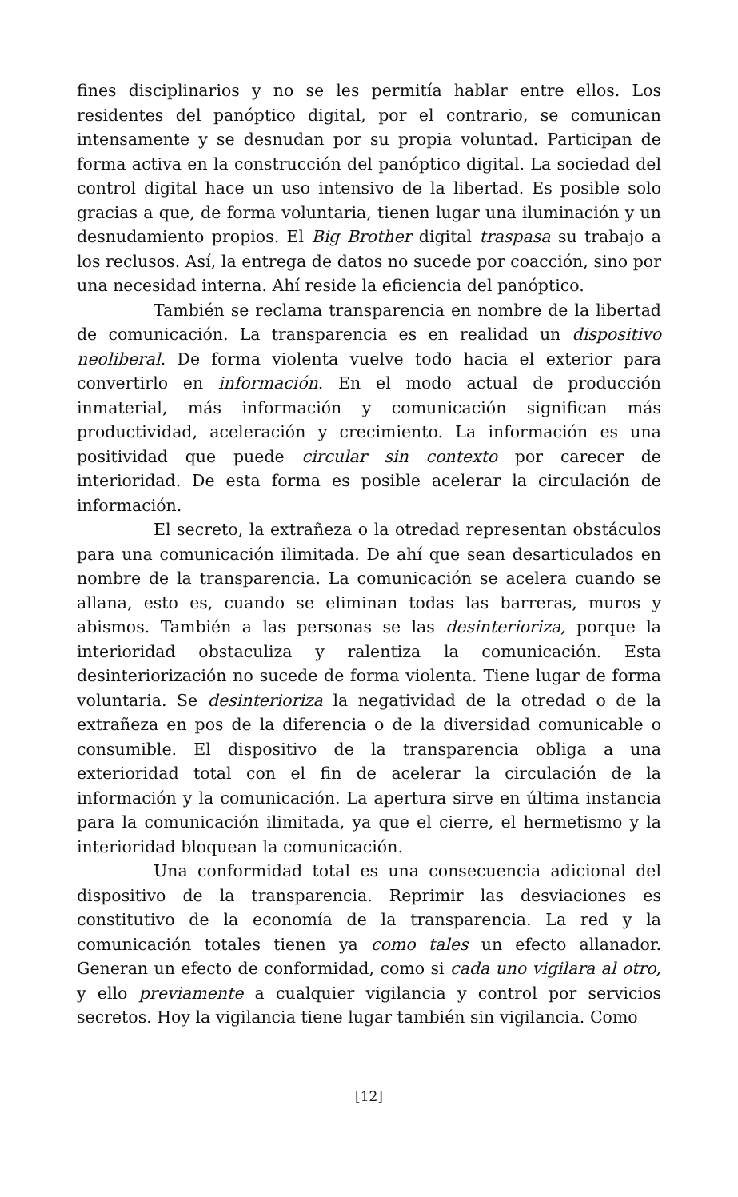fines disciplinarios y no se les permitía hablar entre ellos. Los residentes del panóptico digital, por el contrario, se comunican intensamente y se desnudan por su propia voluntad. Participan de forma activa en la construcción del panóptico digital. La sociedad del control digital hace un uso intensivo de la libertad. Es posible solo gracias a que, de forma voluntaria, tienen lugar una iluminación y un desnudamiento propios. El Big Brother digital traspasa su trabajo a los reclusos. Así, la entrega de datos no sucede por coacción, sino por una necesidad interna. Ahí reside la eficiencia del panóptico.
También se reclama transparencia en nombre de la libertad de comunicación. La transparencia es en realidad un dispositivo neoliberal. De forma violenta vuelve todo hacia el exterior para convertirlo en información. En el modo actual de producción inmaterial, más información y comunicación significan más productividad, aceleración y crecimiento. La información es una positividad que puede circular sin contexto por carecer de interioridad. De esta forma es posible acelerar la circulación de información.
El secreto, la extrañeza o la otredad representan obstáculos para una comunicación ilimitada. De ahí que sean desarticulados en nombre de la transparencia. La comunicación se acelera cuando se allana, esto es, cuando se eliminan todas las barreras, muros y abismos. También a las personas se las desinterioriza, porque la interioridad obstaculiza y ralentiza la comunicación. Esta desinteriorización no sucede de forma violenta. Tiene lugar de forma voluntaria. Se desinterioriza la negatividad de la otredad o de la extrañeza en pos de la diferencia o de la diversidad comunicable o consumible. El dispositivo de la transparencia obliga a una exterioridad total con el fin de acelerar la circulación de la información y la comunicación. La apertura sirve en última instancia para la comunicación ilimitada, ya que el cierre, el hermetismo y la interioridad bloquean la comunicación.
Una conformidad total es una consecuencia adicional del dispositivo de la transparencia. Reprimir las desviaciones es constitutivo de la economía de la transparencia. La red y la comunicación totales tienen ya como tales un efecto allanador. Generan un efecto de conformidad, como si cada uno vigilara al otro, y ello previamente a cualquier vigilancia y control por servicios secretos. Hoy la vigilancia tiene lugar también sin vigilancia. Como
[12]